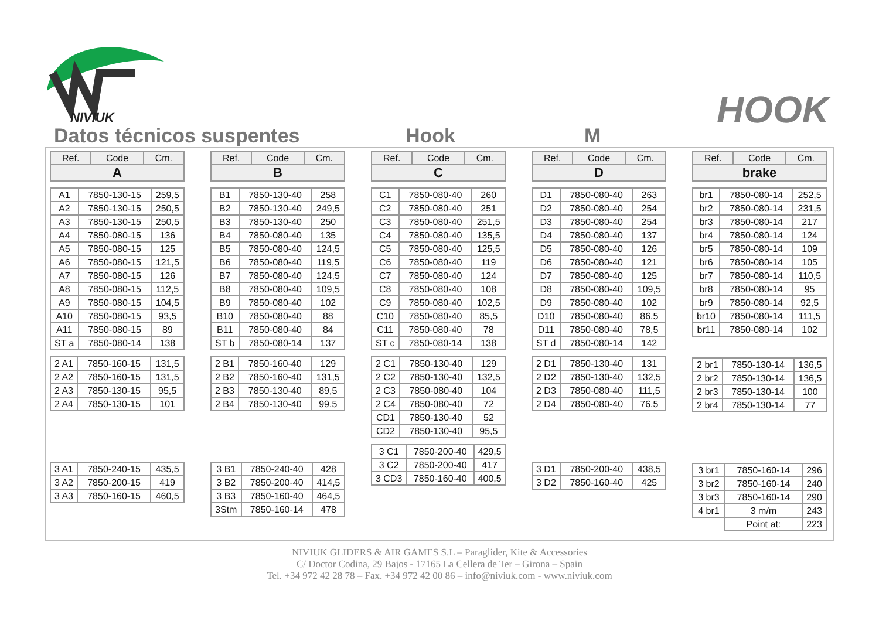NIVIUK
HOOK
Datos técnicos suspentes Hook M
| Ref. | Code | Cm. |
| --- | --- | --- |
| A | | |
| A1 | 7850-130-15 | 259,5 |
| A2 | 7850-130-15 | 250,5 |
| A3 | 7850-130-15 | 250,5 |
| A4 | 7850-080-15 | 136 |
| A5 | 7850-080-15 | 125 |
| A6 | 7850-080-15 | 121,5 |
| A7 | 7850-080-15 | 126 |
| A8 | 7850-080-15 | 112,5 |
| A9 | 7850-080-15 | 104,5 |
| A10 | 7850-080-15 | 93,5 |
| A11 | 7850-080-15 | 89 |
| ST a | 7850-080-14 | 138 |
| 2 A1 | 7850-160-15 | 131,5 |
| 2 A2 | 7850-160-15 | 131,5 |
| 2 A3 | 7850-130-15 | 95,5 |
| 2 A4 | 7850-130-15 | 101 |
| 3 A1 | 7850-240-15 | 435,5 |
| 3 A2 | 7850-200-15 | 419 |
| 3 A3 | 7850-160-15 | 460,5 |
| Ref. | Code | Cm. |
| --- | --- | --- |
| B | | |
| B1 | 7850-130-40 | 258 |
| B2 | 7850-130-40 | 249,5 |
| B3 | 7850-130-40 | 250 |
| B4 | 7850-080-40 | 135 |
| B5 | 7850-080-40 | 124,5 |
| B6 | 7850-080-40 | 119,5 |
| B7 | 7850-080-40 | 124,5 |
| B8 | 7850-080-40 | 109,5 |
| B9 | 7850-080-40 | 102 |
| B10 | 7850-080-40 | 88 |
| B11 | 7850-080-40 | 84 |
| ST b | 7850-080-14 | 137 |
| 2 B1 | 7850-160-40 | 129 |
| 2 B2 | 7850-160-40 | 131,5 |
| 2 B3 | 7850-130-40 | 89,5 |
| 2 B4 | 7850-130-40 | 99,5 |
| 3 B1 | 7850-240-40 | 428 |
| 3 B2 | 7850-200-40 | 414,5 |
| 3 B3 | 7850-160-40 | 464,5 |
| 3Stm | 7850-160-14 | 478 |
| Ref. | Code | Cm. |
| --- | --- | --- |
| C | | |
| C1 | 7850-080-40 | 260 |
| C2 | 7850-080-40 | 251 |
| C3 | 7850-080-40 | 251,5 |
| C4 | 7850-080-40 | 135,5 |
| C5 | 7850-080-40 | 125,5 |
| C6 | 7850-080-40 | 119 |
| C7 | 7850-080-40 | 124 |
| C8 | 7850-080-40 | 108 |
| C9 | 7850-080-40 | 102,5 |
| C10 | 7850-080-40 | 85,5 |
| C11 | 7850-080-40 | 78 |
| ST c | 7850-080-14 | 138 |
| 2 C1 | 7850-130-40 | 129 |
| 2 C2 | 7850-130-40 | 132,5 |
| 2 C3 | 7850-080-40 | 104 |
| 2 C4 | 7850-080-40 | 72 |
| CD1 | 7850-130-40 | 52 |
| CD2 | 7850-130-40 | 95,5 |
| 3 C1 | 7850-200-40 | 429,5 |
| 3 C2 | 7850-200-40 | 417 |
| 3 CD3 | 7850-160-40 | 400,5 |
| Ref. | Code | Cm. |
| --- | --- | --- |
| D | | |
| D1 | 7850-080-40 | 263 |
| D2 | 7850-080-40 | 254 |
| D3 | 7850-080-40 | 254 |
| D4 | 7850-080-40 | 137 |
| D5 | 7850-080-40 | 126 |
| D6 | 7850-080-40 | 121 |
| D7 | 7850-080-40 | 125 |
| D8 | 7850-080-40 | 109,5 |
| D9 | 7850-080-40 | 102 |
| D10 | 7850-080-40 | 86,5 |
| D11 | 7850-080-40 | 78,5 |
| ST d | 7850-080-14 | 142 |
| 2 D1 | 7850-130-40 | 131 |
| 2 D2 | 7850-130-40 | 132,5 |
| 2 D3 | 7850-080-40 | 111,5 |
| 2 D4 | 7850-080-40 | 76,5 |
| 3 D1 | 7850-200-40 | 438,5 |
| 3 D2 | 7850-160-40 | 425 |
| Ref. | Code | Cm. |
| --- | --- | --- |
| brake | | |
| br1 | 7850-080-14 | 252,5 |
| br2 | 7850-080-14 | 231,5 |
| br3 | 7850-080-14 | 217 |
| br4 | 7850-080-14 | 124 |
| br5 | 7850-080-14 | 109 |
| br6 | 7850-080-14 | 105 |
| br7 | 7850-080-14 | 110,5 |
| br8 | 7850-080-14 | 95 |
| br9 | 7850-080-14 | 92,5 |
| br10 | 7850-080-14 | 111,5 |
| br11 | 7850-080-14 | 102 |
| 2 br1 | 7850-130-14 | 136,5 |
| 2 br2 | 7850-130-14 | 136,5 |
| 2 br3 | 7850-130-14 | 100 |
| 2 br4 | 7850-130-14 | 77 |
| 3 br1 | 7850-160-14 | 296 |
| 3 br2 | 7850-160-14 | 240 |
| 3 br3 | 7850-160-14 | 290 |
| 4 br1 | 3 m/m | 243 |
| | Point at: | 223 |
NIVIUK GLIDERS & AIR GAMES S.L – Paraglider, Kite & Accessories
C/ Doctor Codina, 29 Bajos - 17165 La Cellera de Ter – Girona – Spain
Tel. +34 972 42 28 78 – Fax. +34 972 42 00 86 – info@niviuk.com - www.niviuk.com